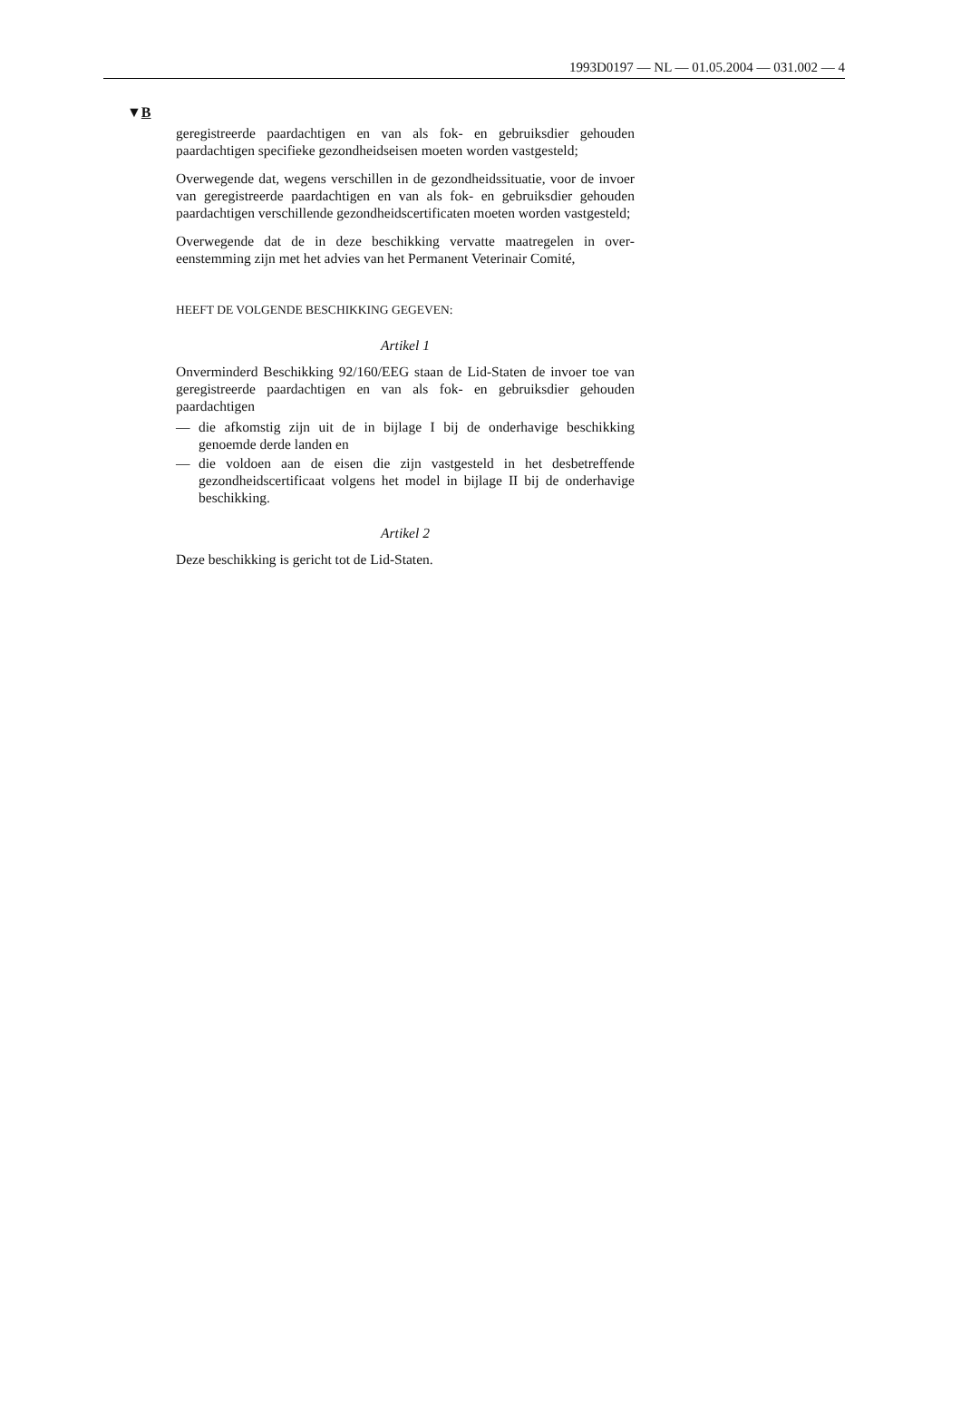1993D0197 — NL — 01.05.2004 — 031.002 — 4
▼B
geregistreerde paardachtigen en van als fok- en gebruiksdier gehouden paardachtigen specifieke gezondheidseisen moeten worden vastgesteld;
Overwegende dat, wegens verschillen in de gezondheidssituatie, voor de invoer van geregistreerde paardachtigen en van als fok- en gebruiks­dier gehouden paardachtigen verschillende gezondheidscertificaten moeten worden vastgesteld;
Overwegende dat de in deze beschikking vervatte maatregelen in over­eenstemming zijn met het advies van het Permanent Veterinair Comité,
HEEFT DE VOLGENDE BESCHIKKING GEGEVEN:
Artikel 1
Onverminderd Beschikking 92/160/EEG staan de Lid-Staten de invoer toe van geregistreerde paardachtigen en van als fok- en gebruiksdier gehouden paardachtigen
— die afkomstig zijn uit de in bijlage I bij de onderhavige beschikking genoemde derde landen en
— die voldoen aan de eisen die zijn vastgesteld in het desbetreffende gezondheidscertificaat volgens het model in bijlage II bij de onder­havige beschikking.
Artikel 2
Deze beschikking is gericht tot de Lid-Staten.